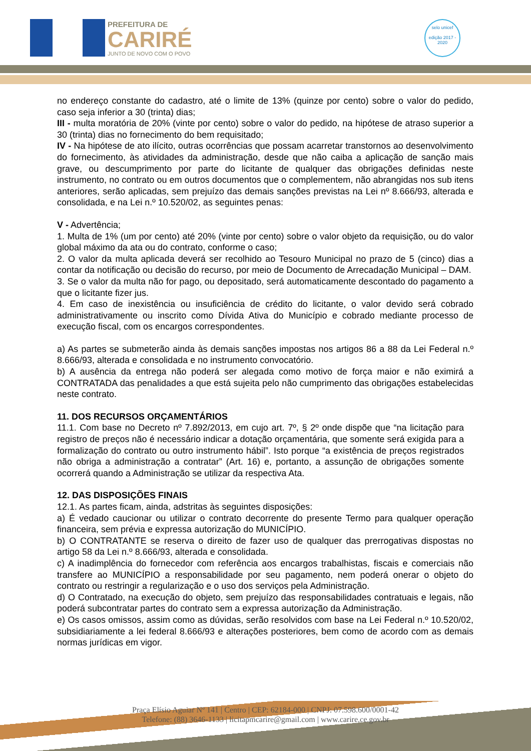PREFEITURA DE
CARIRÉ
JUNTO DE NOVO COM O POVO
selo unicef
edição 2017 - 2020
no endereço constante do cadastro, até o limite de 13% (quinze por cento) sobre o valor do pedido, caso seja inferior a 30 (trinta) dias;
III - multa moratória de 20% (vinte por cento) sobre o valor do pedido, na hipótese de atraso superior a 30 (trinta) dias no fornecimento do bem requisitado;
IV - Na hipótese de ato ilícito, outras ocorrências que possam acarretar transtornos ao desenvolvimento do fornecimento, às atividades da administração, desde que não caiba a aplicação de sanção mais grave, ou descumprimento por parte do licitante de qualquer das obrigações definidas neste instrumento, no contrato ou em outros documentos que o complementem, não abrangidas nos sub itens anteriores, serão aplicadas, sem prejuízo das demais sanções previstas na Lei nº 8.666/93, alterada e consolidada, e na Lei n.º 10.520/02, as seguintes penas:
V - Advertência;
1. Multa de 1% (um por cento) até 20% (vinte por cento) sobre o valor objeto da requisição, ou do valor global máximo da ata ou do contrato, conforme o caso;
2. O valor da multa aplicada deverá ser recolhido ao Tesouro Municipal no prazo de 5 (cinco) dias a contar da notificação ou decisão do recurso, por meio de Documento de Arrecadação Municipal – DAM.
3. Se o valor da multa não for pago, ou depositado, será automaticamente descontado do pagamento a que o licitante fizer jus.
4. Em caso de inexistência ou insuficiência de crédito do licitante, o valor devido será cobrado administrativamente ou inscrito como Dívida Ativa do Município e cobrado mediante processo de execução fiscal, com os encargos correspondentes.
a) As partes se submeterão ainda às demais sanções impostas nos artigos 86 a 88 da Lei Federal n.º 8.666/93, alterada e consolidada e no instrumento convocatório.
b) A ausência da entrega não poderá ser alegada como motivo de força maior e não eximirá a CONTRATADA das penalidades a que está sujeita pelo não cumprimento das obrigações estabelecidas neste contrato.
11. DOS RECURSOS ORÇAMENTÁRIOS
11.1. Com base no Decreto nº 7.892/2013, em cujo art. 7º, § 2º onde dispõe que “na licitação para registro de preços não é necessário indicar a dotação orçamentária, que somente será exigida para a formalização do contrato ou outro instrumento hábil”. Isto porque “a existência de preços registrados não obriga a administração a contratar” (Art. 16) e, portanto, a assunção de obrigações somente ocorrerá quando a Administração se utilizar da respectiva Ata.
12. DAS DISPOSIÇÕES FINAIS
12.1. As partes ficam, ainda, adstritas às seguintes disposições:
a) É vedado caucionar ou utilizar o contrato decorrente do presente Termo para qualquer operação financeira, sem prévia e expressa autorização do MUNICÍPIO.
b) O CONTRATANTE se reserva o direito de fazer uso de qualquer das prerrogativas dispostas no artigo 58 da Lei n.º 8.666/93, alterada e consolidada.
c) A inadimplência do fornecedor com referência aos encargos trabalhistas, fiscais e comerciais não transfere ao MUNICÍPIO a responsabilidade por seu pagamento, nem poderá onerar o objeto do contrato ou restringir a regularização e o uso dos serviços pela Administração.
d) O Contratado, na execução do objeto, sem prejuízo das responsabilidades contratuais e legais, não poderá subcontratar partes do contrato sem a expressa autorização da Administração.
e) Os casos omissos, assim como as dúvidas, serão resolvidos com base na Lei Federal n.º 10.520/02, subsidiariamente a lei federal 8.666/93 e alterações posteriores, bem como de acordo com as demais normas jurídicas em vigor.
Praça Elísio Aguiar Nº 141 | Centro | CEP: 62184-000 | CNPJ: 07.598.600/0001-42
Telefone: (88) 3646-1133 | licitapmcarire@gmail.com | www.carire.ce.gov.br